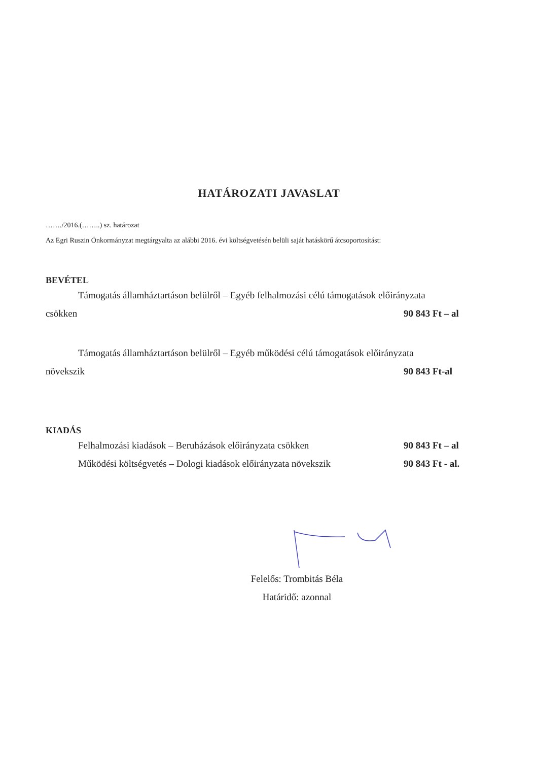HATÁROZATI JAVASLAT
……./2016.(……..) sz. határozat
Az Egri Ruszin Önkormányzat megtárgyalta az alábbi 2016. évi költségvetésén belüli saját hatáskörű átcsoportosítást:
BEVÉTEL
Támogatás államháztartáson belülről – Egyéb felhalmozási célú támogatások előirányzata
csökken 90 843 Ft – al
Támogatás államháztartáson belülről – Egyéb működési célú támogatások előirányzata
növekszik 90 843 Ft-al
KIADÁS
Felhalmozási kiadások – Beruházások előirányzata csökken 90 843 Ft – al
Működési költségvetés – Dologi kiadások előirányzata növekszik 90 843 Ft - al.
Felelős: Trombitás Béla
Határidő: azonnal